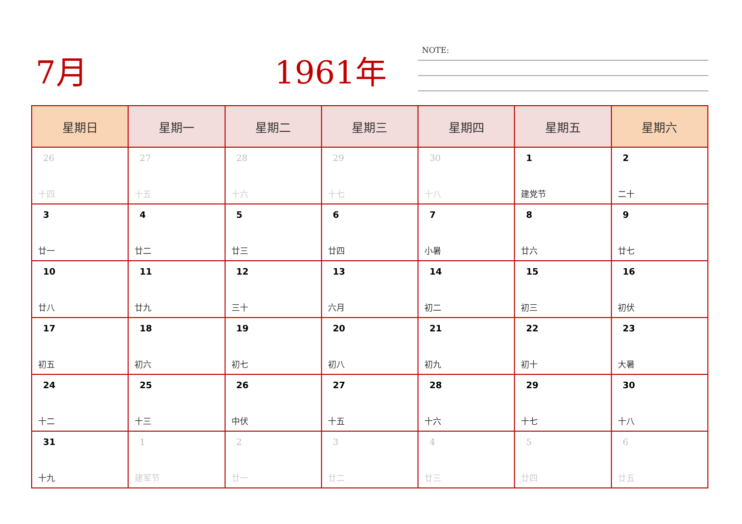7月 1961年 NOTE:
| 星期日 | 星期一 | 星期二 | 星期三 | 星期四 | 星期五 | 星期六 |
| --- | --- | --- | --- | --- | --- | --- |
| 26 十四 | 27 十五 | 28 十六 | 29 十七 | 30 十八 | 1 建党节 | 2 二十 |
| 3 廿一 | 4 廿二 | 5 廿三 | 6 廿四 | 7 小暑 | 8 廿六 | 9 廿七 |
| 10 廿八 | 11 廿九 | 12 三十 | 13 六月 | 14 初二 | 15 初三 | 16 初伏 |
| 17 初五 | 18 初六 | 19 初七 | 20 初八 | 21 初九 | 22 初十 | 23 大暑 |
| 24 十二 | 25 十三 | 26 中伏 | 27 十五 | 28 十六 | 29 十七 | 30 十八 |
| 31 十九 | 1 建军节 | 2 廿一 | 3 廿二 | 4 廿三 | 5 廿四 | 6 廿五 |